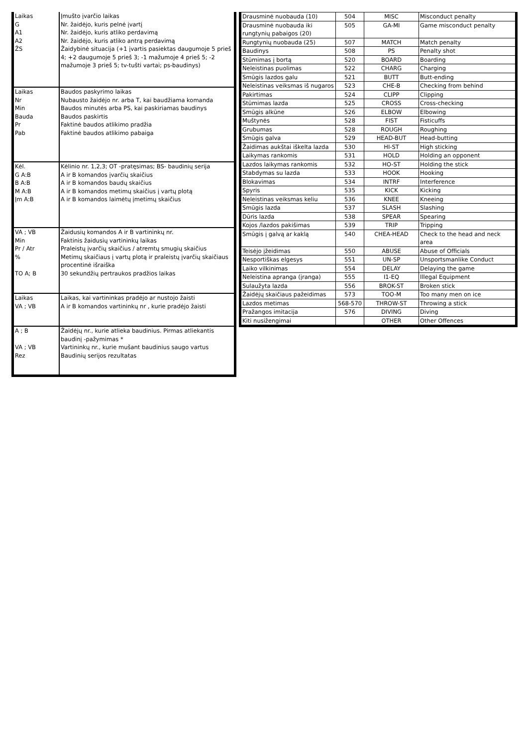| Laikas G A1 A2 ŽS | Įmušto įvarčio laikas Nr. žaidėjo, kuris pelnė įvartį Nr. žaidėjo, kuris atliko perdavimą Nr. žaidėjo, kuris atliko antrą perdavimą Žaidybinė situacija (+1 įvartis pasiektas daugumoje 5 prieš 4; +2 daugumoje 5 prieš 3; -1 mažumoje 4 prieš 5; -2 mažumoje 3 prieš 5; tv-tušti vartai; ps-baudinys) |
| Laikas Nr Min Bauda Pr Pab | Baudos paskyrimo laikas Nubausto žaidėjo nr. arba T, kai baudžiama komanda Baudos minutės arba PS, kai paskiriamas baudinys Baudos paskirtis Faktinė baudos atlikimo pradžia Faktinė baudos atlikimo pabaiga |
| Kėl. G A:B B A:B M A:B Įm A:B | Kėlinio nr. 1,2,3; OT -pratęsimas; BS- baudinių serija A ir B komandos įvarčių skaičius A ir B komandos baudų skaičius A ir B komandos metimų skaičius į vartų plotą A ir B komandos laimėtų įmetimų skaičius |
| VA ; VB Min Pr / Atr % TO A; B | Žaidusių komandos A ir B vartininkų nr. Faktinis žaidusių vartininkų laikas Praleistų įvarčių skaičius / atremtų smugių skaičius Metimų skaičiaus į vartų plotą ir praleistų įvarčių skaičiaus procentinė išraiška 30 sekundžių pertraukos pradžios laikas |
| Laikas VA ; VB | Laikas, kai vartininkas pradėjo ar nustojo žaisti A ir B komandos vartininkų nr , kurie pradėjo žaisti |
| A ; B VA ; VB Rez | Žaidėjų nr., kurie atlieka baudinius. Pirmas atliekantis baudinį -pažymimas * Vartininkų nr., kurie mušant baudinius saugo vartus Baudinių serijos rezultatas |
| Drausminė nuobauda (10) | 504 | MISC | Misconduct penalty |
| Drausminė nuobauda iki rungtynių pabaigos (20) | 505 | GA-MI | Game misconduct penalty |
| Rungtynių nuobauda (25) | 507 | MATCH | Match penalty |
| Baudinys | 508 | PS | Penalty shot |
| Stūmimas į bortą | 520 | BOARD | Boarding |
| Neleistinas puolimas | 522 | CHARG | Charging |
| Smūgis lazdos galu | 521 | BUTT | Butt-ending |
| Neleistinas veiksmas iš nugaros | 523 | CHE-B | Checking from behind |
| Pakirtimas | 524 | CLIPP | Clipping |
| Stūmimas lazda | 525 | CROSS | Cross-checking |
| Smūgis alkūne | 526 | ELBOW | Elbowing |
| Muštynės | 528 | FIST | Fisticuffs |
| Grubumas | 528 | ROUGH | Roughing |
| Smūgis galva | 529 | HEAD-BUT | Head-butting |
| Žaidimas aukštai iškelta lazda | 530 | HI-ST | High sticking |
| Laikymas rankomis | 531 | HOLD | Holding an opponent |
| Lazdos laikymas rankomis | 532 | HO-ST | Holding the stick |
| Stabdymas su lazda | 533 | HOOK | Hooking |
| Blokavimas | 534 | INTRF | Interference |
| Spyris | 535 | KICK | Kicking |
| Neleistinas veiksmas keliu | 536 | KNEE | Kneeing |
| Smūgis lazda | 537 | SLASH | Slashing |
| Dūris lazda | 538 | SPEAR | Spearing |
| Kojos /lazdos pakišimas | 539 | TRIP | Tripping |
| Smūgis į galvą ar kaklą | 540 | CHEA-HEAD | Check to the head and neck area |
| Teisėjo įžeidimas | 550 | ABUSE | Abuse of Officials |
| Nesportiškas elgesys | 551 | UN-SP | Unsportsmanlike Conduct |
| Laiko vilkinimas | 554 | DELAY | Delaying the game |
| Neleistina apranga (įranga) | 555 | I1-EQ | Illegal Equipment |
| Sulaužyta lazda | 556 | BROK-ST | Broken stick |
| Žaidėjų skaičiaus pažeidimas | 573 | TOO-M | Too many men on ice |
| Lazdos metimas | 568-570 | THROW-ST | Throwing a stick |
| Pražangos imitacija | 576 | DIVING | Diving |
| Kiti nusižengimai | | OTHER | Other Offences |